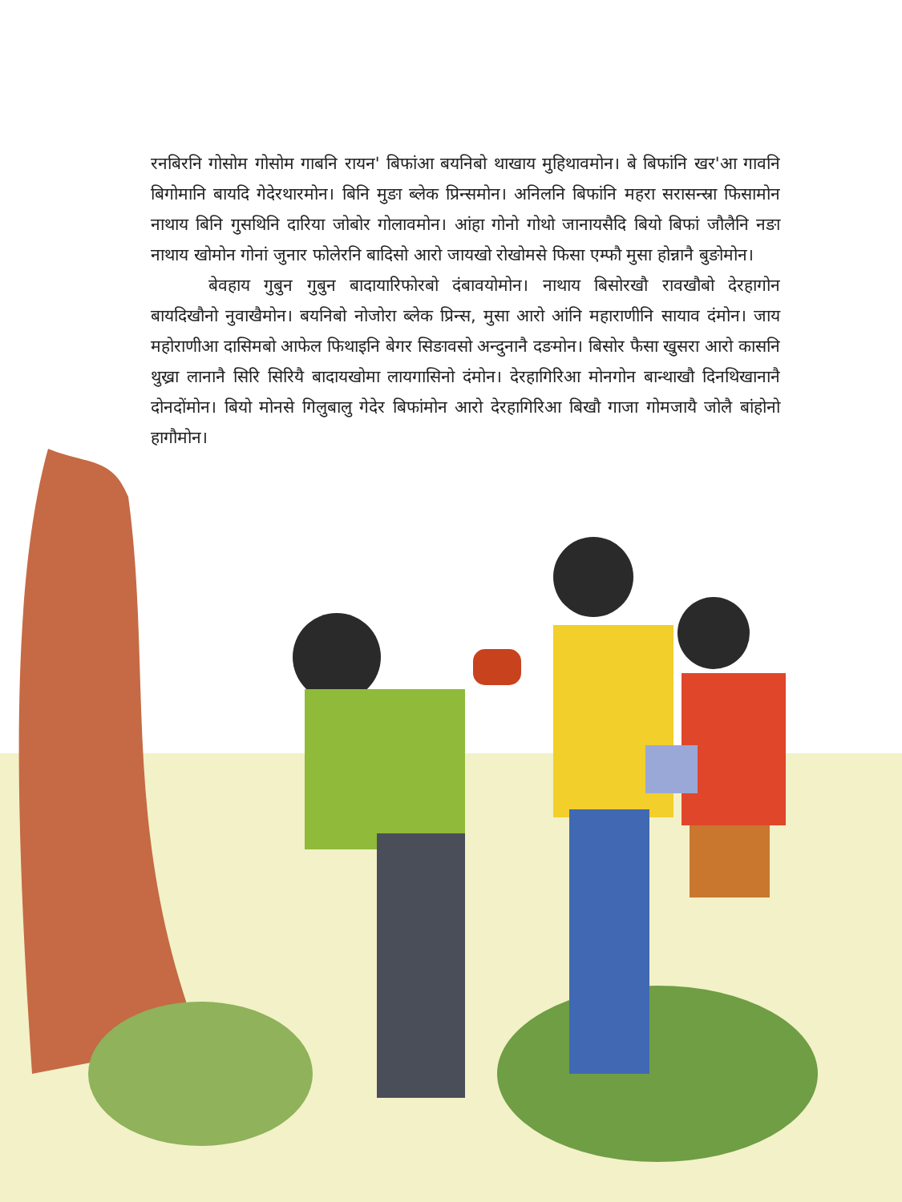रनबिरनि गोसोम गोसोम गाबनि रायन' बिफांआ बयनिबो थाखाय मुहिथावमोन। बे बिफांनि खर'आ गावनि बिगोमानि बायदि गेदेरथारमोन। बिनि मुङा ब्लेक प्रिन्समोन। अनिलनि बिफांनि महरा सरासन्स्रा फिसामोन नाथाय बिनि गुसथिनि दारिया जोबोर गोलावमोन। आंहा गोनो गोथो जानायसैदि बियो बिफां जौलैनि नङा नाथाय खोमोन गोनां जुनार फोलेरनि बादिसो आरो जायखो रोखोमसे फिसा एम्फौ मुसा होन्नानै बुङोमोन।
बेवहाय गुबुन गुबुन बादायारिफोरबो दंबावयोमोन। नाथाय बिसोरखौ रावखौबो देरहागोन बायदिखौनो नुवाखैमोन। बयनिबो नोजोरा ब्लेक प्रिन्स, मुसा आरो आंनि महाराणीनि सायाव दंमोन। जाय महोराणीआ दासिमबो आफेल फिथाइनि बेगर सिङावसो अन्दुनानै दङमोन। बिसोर फैसा खुसरा आरो कासनि थुख्रा लानानै सिरि सिरियै बादायखोमा लायगासिनो दंमोन। देरहागिरिआ मोनगोन बान्थाखौ दिनथिखानानै दोनदोंमोन। बियो मोनसे गिलुबालु गेदेर बिफांमोन आरो देरहागिरिआ बिखौ गाजा गोमजायै जोलै बांहोनो हागौमोन।